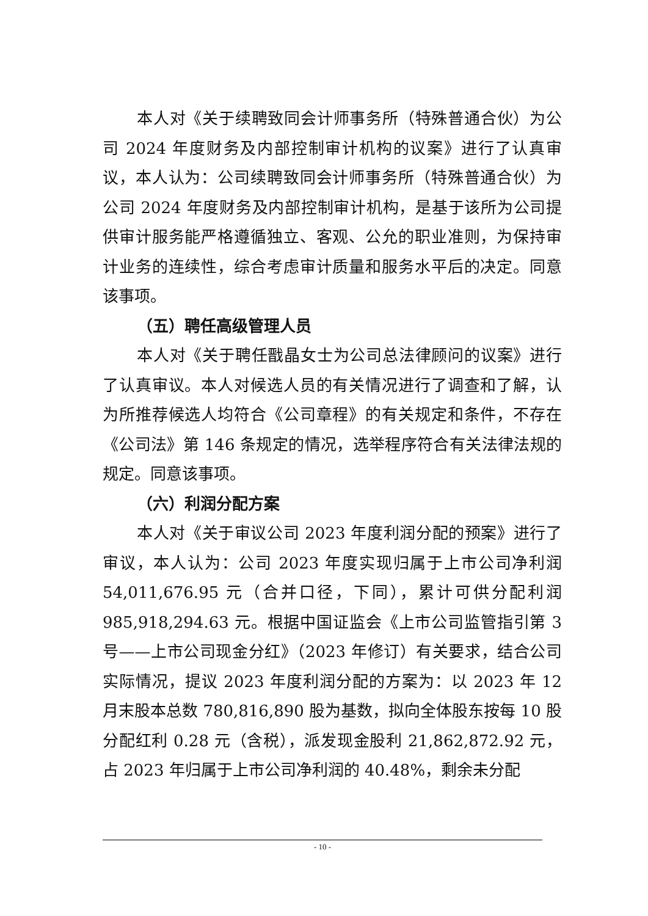本人对《关于续聘致同会计师事务所（特殊普通合伙）为公司 2024 年度财务及内部控制审计机构的议案》进行了认真审议，本人认为：公司续聘致同会计师事务所（特殊普通合伙）为公司 2024 年度财务及内部控制审计机构，是基于该所为公司提供审计服务能严格遵循独立、客观、公允的职业准则，为保持审计业务的连续性，综合考虑审计质量和服务水平后的决定。同意该事项。
（五）聘任高级管理人员
本人对《关于聘任戬晶女士为公司总法律顾问的议案》进行了认真审议。本人对候选人员的有关情况进行了调查和了解，认为所推荐候选人均符合《公司章程》的有关规定和条件，不存在《公司法》第 146 条规定的情况，选举程序符合有关法律法规的规定。同意该事项。
（六）利润分配方案
本人对《关于审议公司 2023 年度利润分配的预案》进行了审议，本人认为：公司 2023 年度实现归属于上市公司净利润 54,011,676.95 元（合并口径，下同），累计可供分配利润 985,918,294.63 元。根据中国证监会《上市公司监管指引第 3 号——上市公司现金分红》（2023 年修订）有关要求，结合公司实际情况，提议 2023 年度利润分配的方案为：以 2023 年 12 月末股本总数 780,816,890 股为基数，拟向全体股东按每 10 股分配红利 0.28 元（含税），派发现金股利 21,862,872.92 元，占 2023 年归属于上市公司净利润的 40.48%，剩余未分配
- 10 -